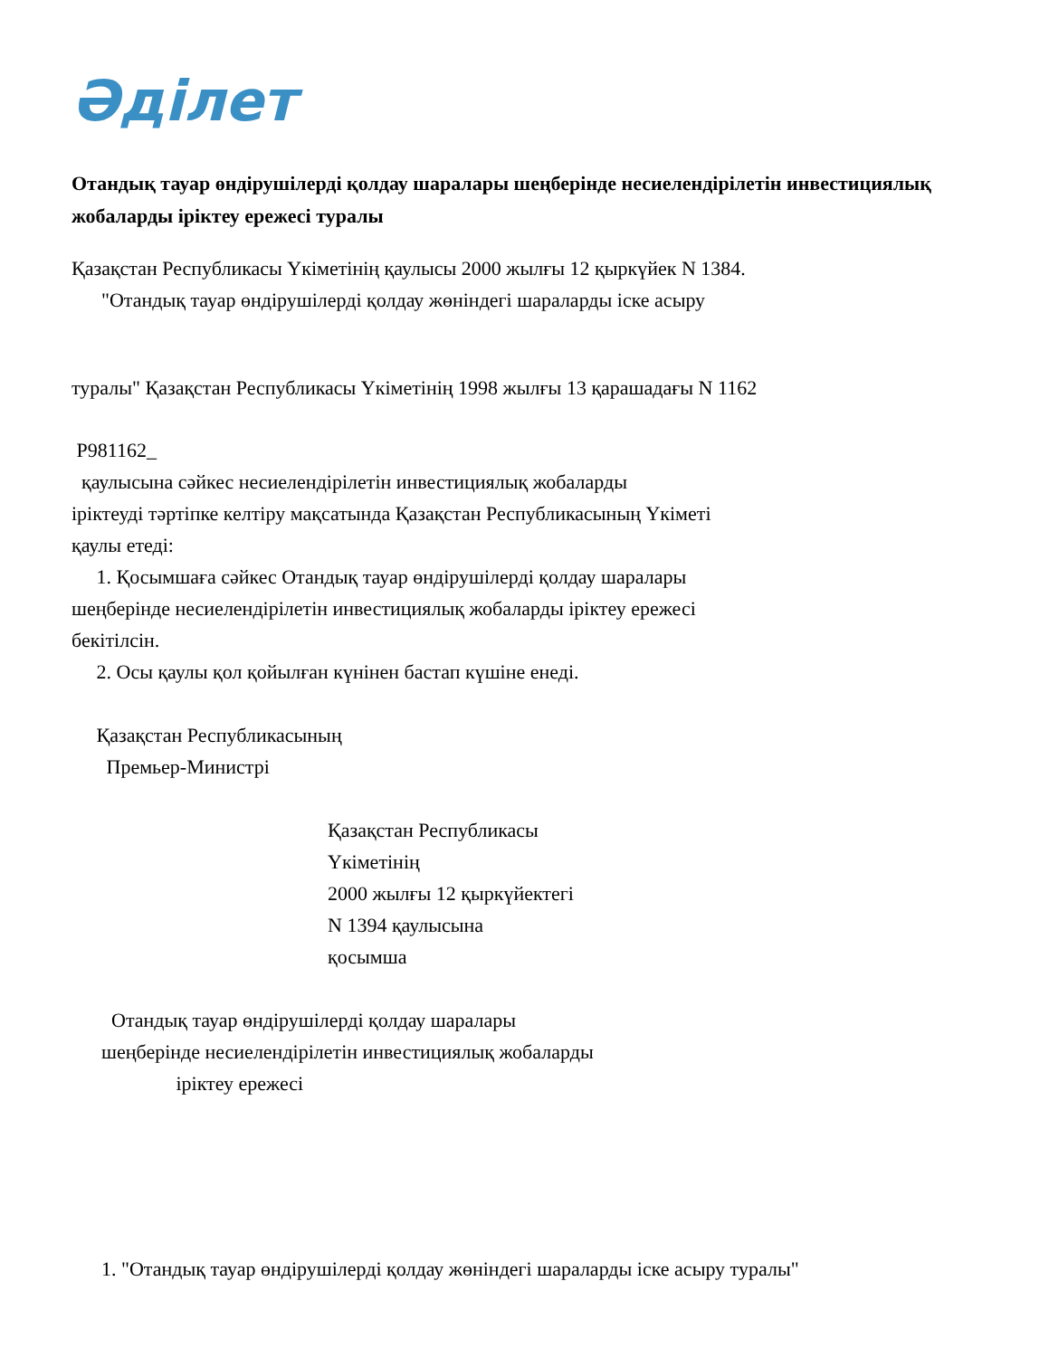Әділет
Отандық тауар өндірушілерді қолдау шаралары шеңберінде несиелендірілетін инвестициялық жобаларды іріктеу ережесі туралы
Қазақстан Республикасы Үкіметінің қаулысы 2000 жылғы 12 қыркүйек N 1384.
"Отандық тауар өндірушілерді қолдау жөніндегі шараларды іске асыру
туралы" Қазақстан Республикасы Үкіметінің 1998 жылғы 13 қарашадағы N 1162
P981162_
қаулысына сәйкес несиелендірілетін инвестициялық жобаларды іріктеуді тәртіпке келтіру мақсатында Қазақстан Республикасының Үкіметі қаулы етеді: 1. Қосымшаға сәйкес Отандық тауар өндірушілерді қолдау шаралары шеңберінде несиелендірілетін инвестициялық жобаларды іріктеу ережесі бекітілсін. 2. Осы қаулы қол қойылған күнінен бастап күшіне енеді.
Қазақстан Республикасының Премьер-Министрі
Қазақстан Республикасы Үкіметінің 2000 жылғы 12 қыркүйектегі N 1394 қаулысына қосымша
Отандық тауар өндірушілерді қолдау шаралары шеңберінде несиелендірілетін инвестициялық жобаларды іріктеу ережесі
1. "Отандық тауар өндірушілерді қолдау жөніндегі шараларды іске асыру туралы"